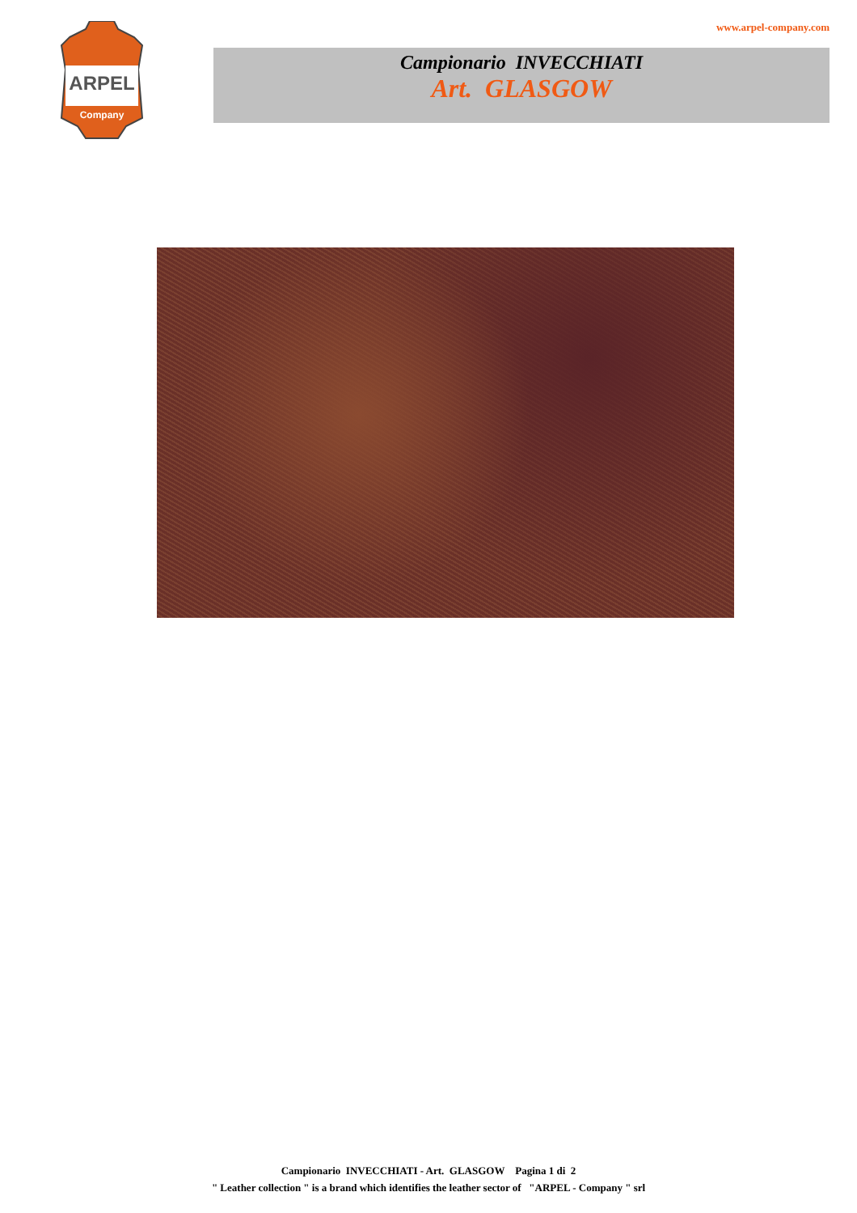ARPEL
Company
www.arpel-company.com
Campionario INVECCHIATI
Art. GLASGOW
Campionario INVECCHIATI - Art. GLASGOW Pagina 1 di 2
" Leather collection " is a brand which identifies the leather sector of "ARPEL - Company " srl